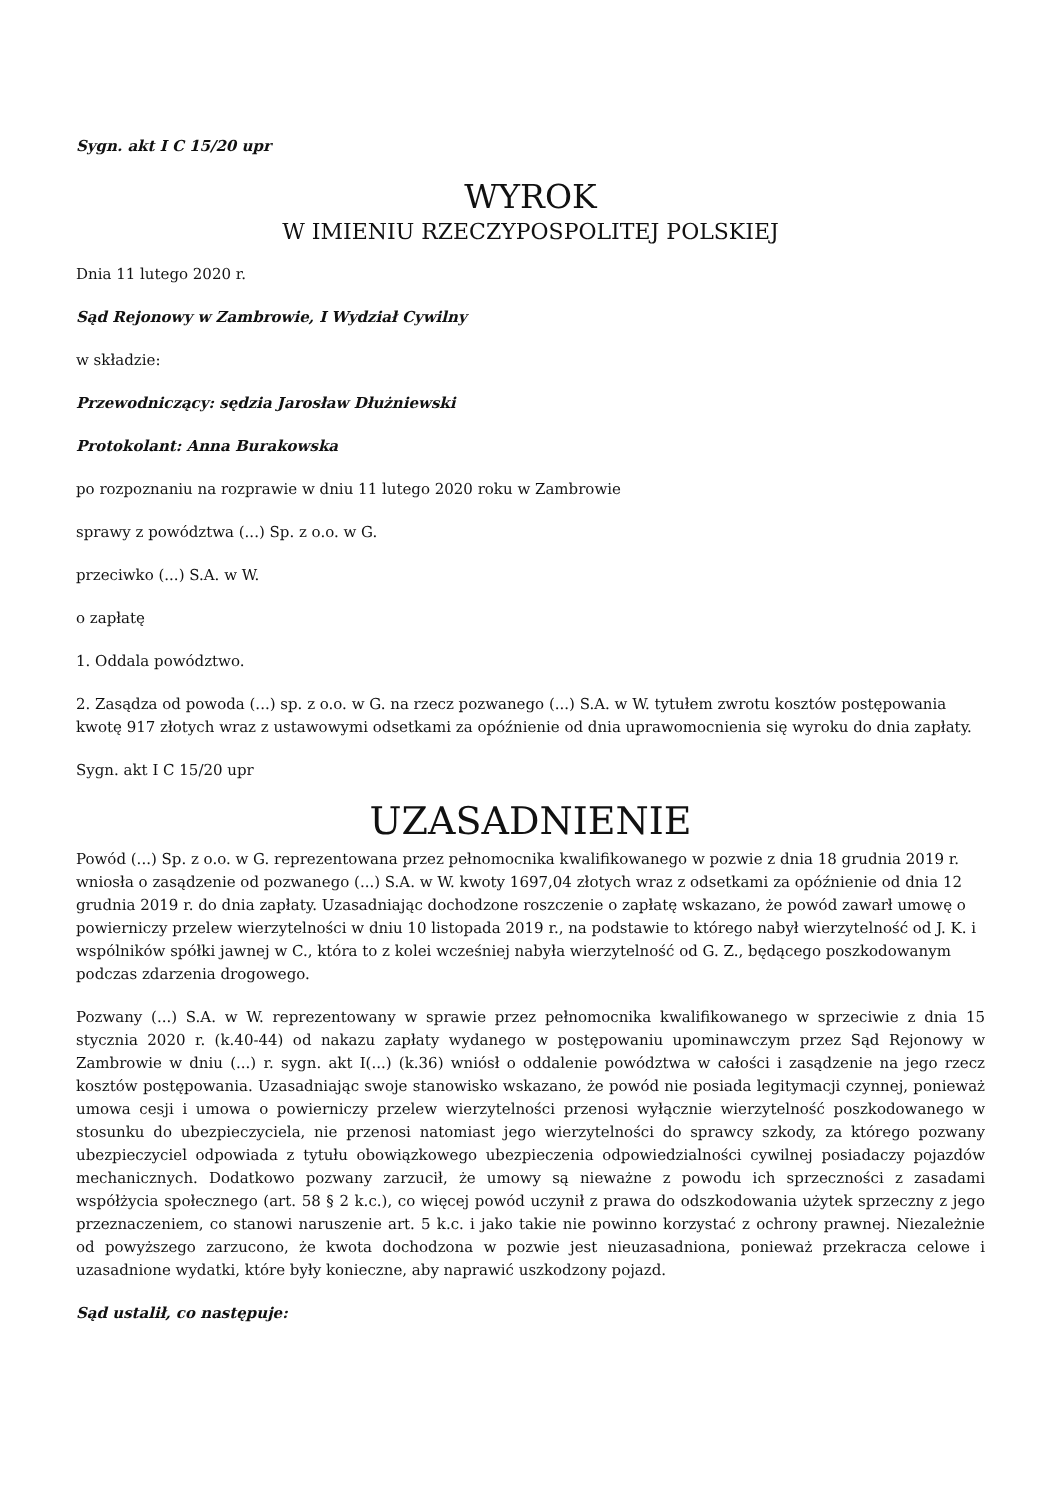Sygn. akt I C 15/20 upr
WYROK
W IMIENIU RZECZYPOSPOLITEJ POLSKIEJ
Dnia 11 lutego 2020 r.
Sąd Rejonowy w Zambrowie, I Wydział Cywilny
w składzie:
Przewodniczący: sędzia Jarosław Dłużniewski
Protokolant: Anna Burakowska
po rozpoznaniu na rozprawie w dniu 11 lutego 2020 roku w Zambrowie
sprawy z powództwa (...) Sp. z o.o. w G.
przeciwko (...) S.A. w W.
o zapłatę
1. Oddala powództwo.
2. Zasądza od powoda (...) sp. z o.o. w G. na rzecz pozwanego (...) S.A. w W. tytułem zwrotu kosztów postępowania kwotę 917 złotych wraz z ustawowymi odsetkami za opóźnienie od dnia uprawomocnienia się wyroku do dnia zapłaty.
Sygn. akt I C 15/20 upr
UZASADNIENIE
Powód (...) Sp. z o.o. w G. reprezentowana przez pełnomocnika kwalifikowanego w pozwie z dnia 18 grudnia 2019 r. wniosła o zasądzenie od pozwanego (...) S.A. w W. kwoty 1697,04 złotych wraz z odsetkami za opóźnienie od dnia 12 grudnia 2019 r. do dnia zapłaty. Uzasadniając dochodzone roszczenie o zapłatę wskazano, że powód zawarł umowę o powierniczy przelew wierzytelności w dniu 10 listopada 2019 r., na podstawie to którego nabył wierzytelność od J. K. i wspólników spółki jawnej w C., która to z kolei wcześniej nabyła wierzytelność od G. Z., będącego poszkodowanym podczas zdarzenia drogowego.
Pozwany (...) S.A. w W. reprezentowany w sprawie przez pełnomocnika kwalifikowanego w sprzeciwie z dnia 15 stycznia 2020 r. (k.40-44) od nakazu zapłaty wydanego w postępowaniu upominawczym przez Sąd Rejonowy w Zambrowie w dniu (...) r. sygn. akt I(...) (k.36) wniósł o oddalenie powództwa w całości i zasądzenie na jego rzecz kosztów postępowania. Uzasadniając swoje stanowisko wskazano, że powód nie posiada legitymacji czynnej, ponieważ umowa cesji i umowa o powierniczy przelew wierzytelności przenosi wyłącznie wierzytelność poszkodowanego w stosunku do ubezpieczyciela, nie przenosi natomiast jego wierzytelności do sprawcy szkody, za którego pozwany ubezpieczyciel odpowiada z tytułu obowiązkowego ubezpieczenia odpowiedzialności cywilnej posiadaczy pojazdów mechanicznych. Dodatkowo pozwany zarzucił, że umowy są nieważne z powodu ich sprzeczności z zasadami współżycia społecznego (art. 58 § 2 k.c.), co więcej powód uczynił z prawa do odszkodowania użytek sprzeczny z jego przeznaczeniem, co stanowi naruszenie art. 5 k.c. i jako takie nie powinno korzystać z ochrony prawnej. Niezależnie od powyższego zarzucono, że kwota dochodzona w pozwie jest nieuzasadniona, ponieważ przekracza celowe i uzasadnione wydatki, które były konieczne, aby naprawić uszkodzony pojazd.
Sąd ustalił, co następuje: